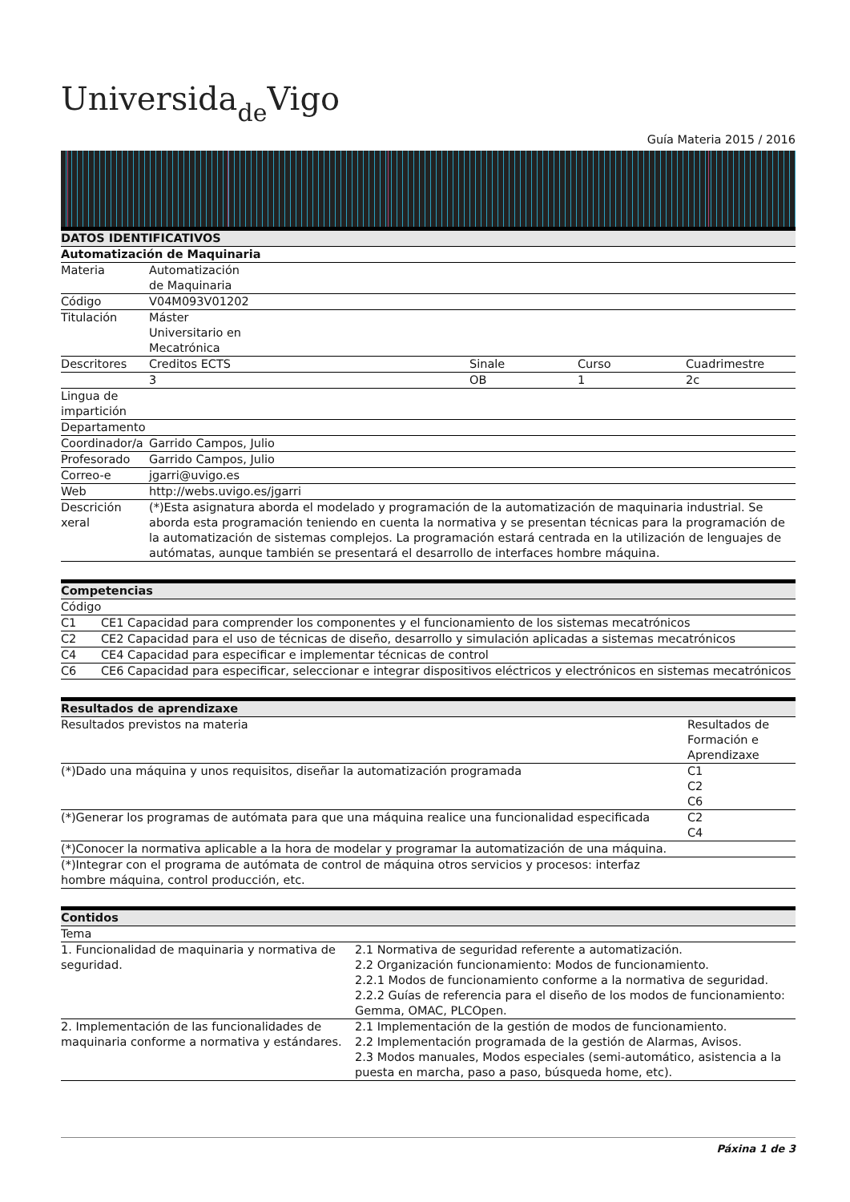Universidade Vigo
Guía Materia 2015 / 2016
| DATOS IDENTIFICATIVOS | | | | |
| --- | --- | --- | --- | --- |
| Automatización de Maquinaria | | | | |
| Materia | Automatización de Maquinaria | | | |
| Código | V04M093V01202 | | | |
| Titulación | Máster Universitario en Mecatrónica | | | |
| Descritores | Creditos ECTS | Sinale | Curso | Cuadrimestre |
| | 3 | OB | 1 | 2c |
| Lingua de impartición | | | | |
| Departamento | | | | |
| Coordinador/a | Garrido Campos, Julio | | | |
| Profesorado | Garrido Campos, Julio | | | |
| Correo-e | jgarri@uvigo.es | | | |
| Web | http://webs.uvigo.es/jgarri | | | |
| Descrición xeral | (*)Esta asignatura aborda el modelado y programación de la automatización de maquinaria industrial. Se aborda esta programación teniendo en cuenta la normativa y se presentan técnicas para la programación de la automatización de sistemas complejos. La programación estará centrada en la utilización de lenguajes de autómatas, aunque también se presentará el desarrollo de interfaces hombre máquina. | | | |
| Competencias | |
| --- | --- |
| Código | |
| C1 | CE1 Capacidad para comprender los componentes y el funcionamiento de los sistemas mecatrónicos |
| C2 | CE2 Capacidad para el uso de técnicas de diseño, desarrollo y simulación aplicadas a sistemas mecatrónicos |
| C4 | CE4 Capacidad para especificar e implementar técnicas de control |
| C6 | CE6 Capacidad para especificar, seleccionar e integrar dispositivos eléctricos y electrónicos en sistemas mecatrónicos |
| Resultados de aprendizaxe | |
| --- | --- |
| Resultados previstos na materia | Resultados de Formación e Aprendizaxe |
| (*)Dado una máquina y unos requisitos, diseñar la automatización programada | C1 C2 C6 |
| (*)Generar los programas de autómata para que una máquina realice una funcionalidad especificada | C2 C4 |
| (*)Conocer la normativa aplicable a la hora de modelar y programar la automatización de una máquina. | |
| (*)Integrar con el programa de autómata de control de máquina otros servicios y procesos: interfaz hombre máquina, control producción, etc. | |
| Contidos | |
| --- | --- |
| Tema | |
| 1. Funcionalidad de maquinaria y normativa de seguridad. | 2.1 Normativa de seguridad referente a automatización. 2.2 Organización funcionamiento: Modos de funcionamiento. 2.2.1 Modos de funcionamiento conforme a la normativa de seguridad. 2.2.2 Guías de referencia para el diseño de los modos de funcionamiento: Gemma, OMAC, PLCOpen. |
| 2. Implementación de las funcionalidades de maquinaria conforme a normativa y estándares. | 2.1 Implementación de la gestión de modos de funcionamiento. 2.2 Implementación programada de la gestión de Alarmas, Avisos. 2.3 Modos manuales, Modos especiales (semi-automático, asistencia a la puesta en marcha, paso a paso, búsqueda home, etc). |
Páxina 1 de 3